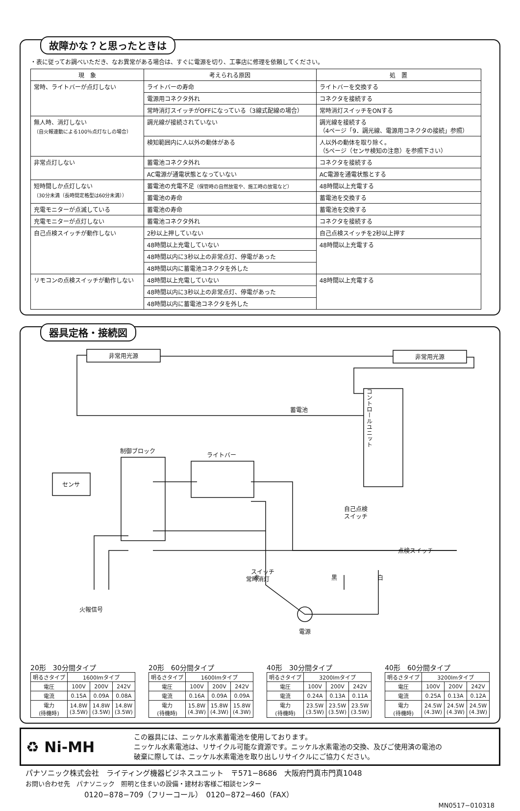故障かな？と思ったときは
・表に従ってお調べいただき、なお異常がある場合は、すぐに電源を切り、工事店に修理を依頼してください。
| 現 象 | 考えられる原因 | 処 置 |
| --- | --- | --- |
| 常時、ライトバーが点灯しない | ライトバーの寿命 | ライトバーを交換する |
| | 電源用コネクタ外れ | コネクタを接続する |
| | 常時消灯スイッチがOFFになっている（3線式配線の場合） | 常時消灯スイッチをONする |
| 無人時、消灯しない （自火報連動による100％点灯なしの場合） | 調光線が接続されていない | 調光線を接続する （4ページ「9．調光線、電源用コネクタの接続」参照） |
| | 検知範囲内に人以外の動体がある | 人以外の動体を取り除く。 （5ページ（センサ検知の注意）を参照下さい） |
| 非常点灯しない | 蓄電池コネクタ外れ | コネクタを接続する |
| | AC電源が通電状態となっていない | AC電源を通電状態とする |
| 短時間しか点灯しない （30分未満（長時間定格型は60分未満）） | 蓄電池の充電不足 （保管時の自然放電や、施工時の放電など） | 48時間以上充電する |
| | 蓄電池の寿命 | 蓄電池を交換する |
| 充電モニターが点滅している | 蓄電池の寿命 | 蓄電池を交換する |
| 充電モニターが点灯しない | 蓄電池コネクタ外れ | コネクタを接続する |
| 自己点検スイッチが動作しない | 2秒以上押していない | 自己点検スイッチを2秒以上押す |
| | 48時間以上充電していない | 48時間以上充電する |
| | 48時間以内に3秒以上の非常点灯、停電があった | |
| | 48時間以内に蓄電池コネクタを外した | |
| リモコンの点検スイッチが動作しない | 48時間以上充電していない | 48時間以上充電する |
| | 48時間以内に3秒以上の非常点灯、停電があった | |
| | 48時間以内に蓄電池コネクタを外した | |
器具定格・接続図
非常用光源
非常用光源
コントロールユニット
蓄電池
制御ブロック
ライトバー
センサ
自己点検
スイッチ
点検スイッチ
火報信号
スイッチ
常時消灯
赤
黒
白
電源
20形　30分間タイプ
| 明るさタイプ | 1600lmタイプ | | |
| 電圧 | 100V | 200V | 242V |
| 電流 | 0.15A | 0.09A | 0.08A |
| 電力 (待機時) | 14.8W (3.5W) | 14.8W (3.5W) | 14.8W (3.5W) |
20形　60分間タイプ
| 明るさタイプ | 1600lmタイプ | | |
| 電圧 | 100V | 200V | 242V |
| 電流 | 0.16A | 0.09A | 0.09A |
| 電力 (待機時) | 15.8W (4.3W) | 15.8W (4.3W) | 15.8W (4.3W) |
40形　30分間タイプ
| 明るさタイプ | 3200lmタイプ | | |
| 電圧 | 100V | 200V | 242V |
| 電流 | 0.24A | 0.13A | 0.11A |
| 電力 (待機時) | 23.5W (3.5W) | 23.5W (3.5W) | 23.5W (3.5W) |
40形　60分間タイプ
| 明るさタイプ | 3200lmタイプ | | |
| 電圧 | 100V | 200V | 242V |
| 電流 | 0.25A | 0.13A | 0.12A |
| 電力 (待機時) | 24.5W (4.3W) | 24.5W (4.3W) | 24.5W (4.3W) |
♻ Ni-MH
この器具には、ニッケル水素蓄電池を使用しております。
ニッケル水素電池は、リサイクル可能な資源です。ニッケル水素電池の交換、及びご使用済の電池の
破棄に際しては、ニッケル水素電池を取り出しリサイクルにご協力ください。
パナソニック株式会社　ライティング機器ビジネスユニット　〒571−8686　大阪府門真市門真1048
お問い合わせ先　パナソニック　照明と住まいの設備・建材お客様ご相談センター
0120−878−709（フリーコール）　0120−872−460（FAX）
MN0517−010318